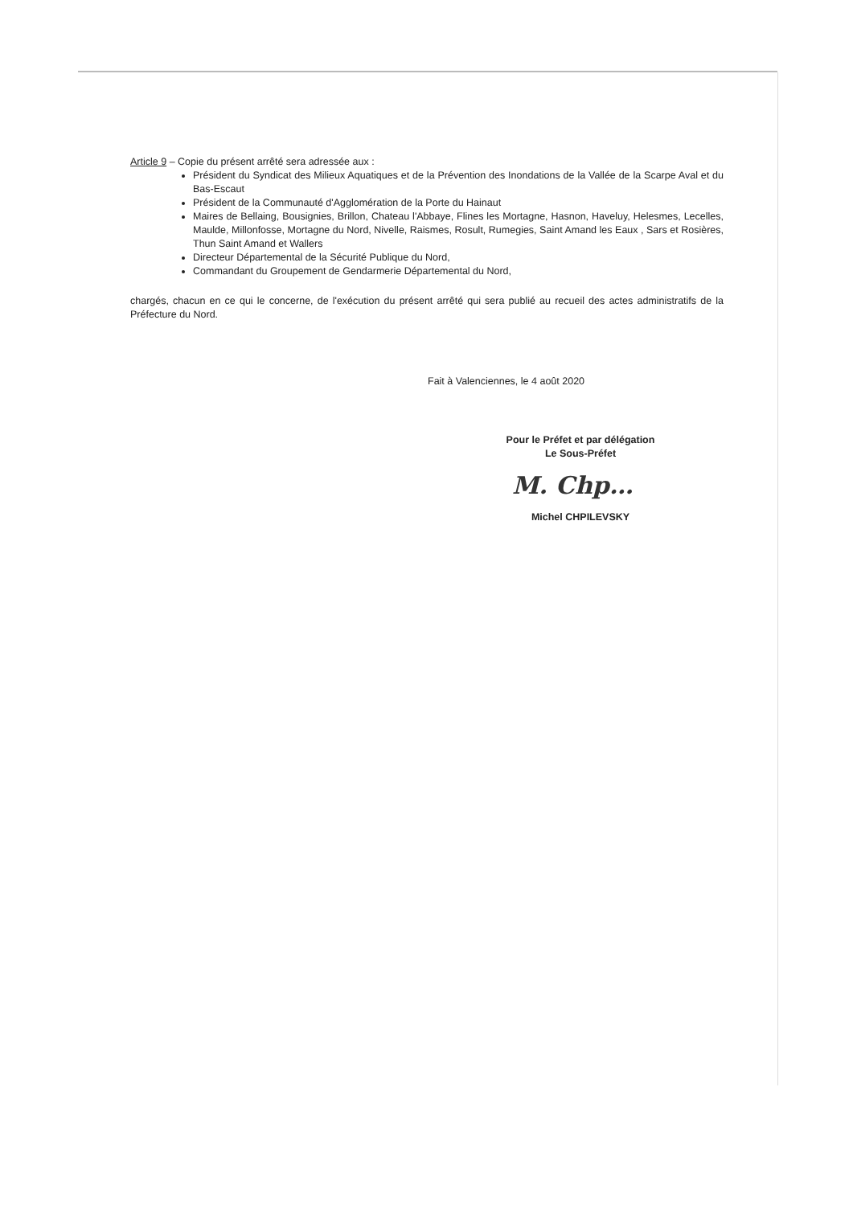Article 9 – Copie du présent arrêté sera adressée aux :
Président du Syndicat des Milieux Aquatiques et de la Prévention des Inondations de la Vallée de la Scarpe Aval et du Bas-Escaut
Président de la Communauté d'Agglomération de la Porte du Hainaut
Maires de Bellaing, Bousignies, Brillon, Chateau l'Abbaye, Flines les Mortagne, Hasnon, Haveluy, Helesmes, Lecelles, Maulde, Millonfosse, Mortagne du Nord, Nivelle, Raismes, Rosult, Rumegies, Saint Amand les Eaux , Sars et Rosières, Thun Saint Amand et Wallers
Directeur Départemental de la Sécurité Publique du Nord,
Commandant du Groupement de Gendarmerie Départemental du Nord,
chargés, chacun en ce qui le concerne, de l'exécution du présent arrêté qui sera publié au recueil des actes administratifs de la Préfecture du Nord.
Fait à Valenciennes, le 4 août 2020
Pour le Préfet et par délégation
Le Sous-Préfet
M. Chp…
Michel CHPILEVSKY